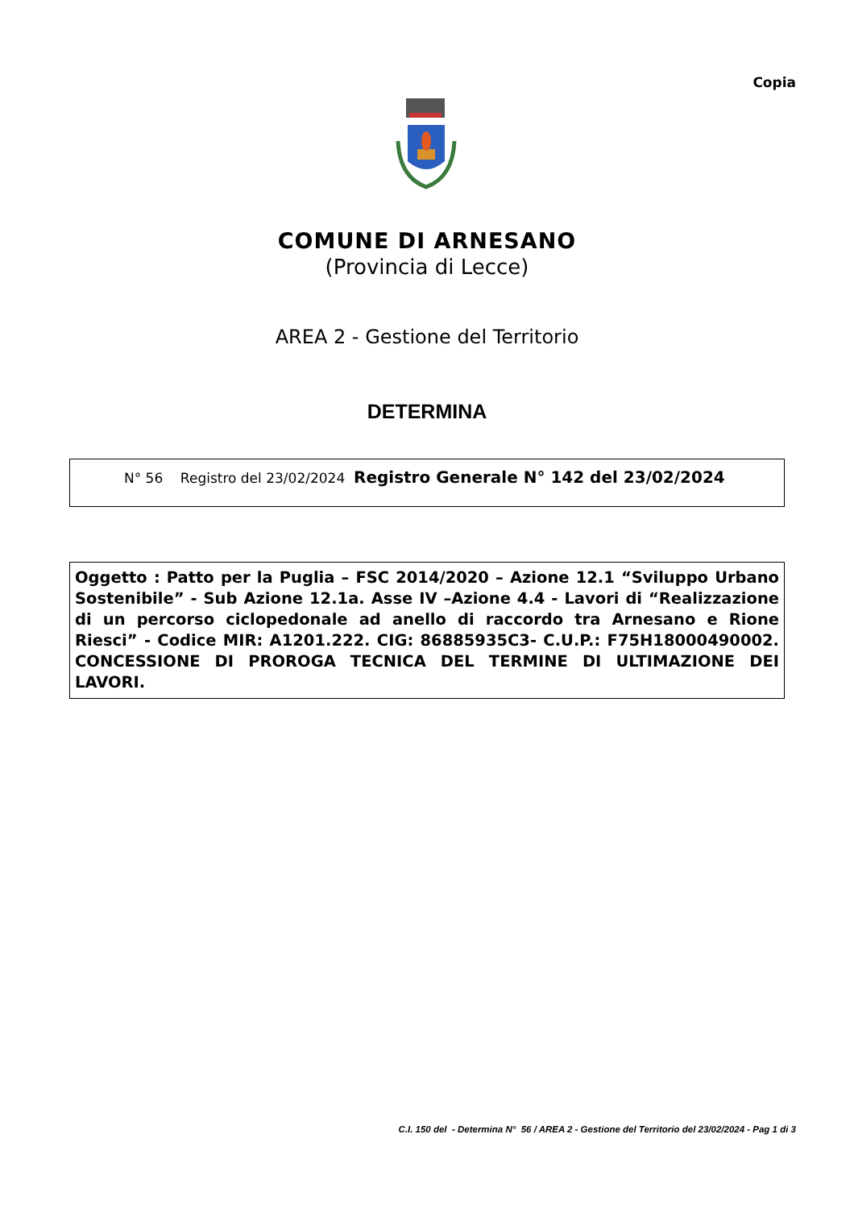Copia
COMUNE DI ARNESANO
(Provincia di Lecce)
AREA 2 - Gestione del Territorio
DETERMINA
N° 56 Registro del 23/02/2024 Registro Generale N° 142 del 23/02/2024
Oggetto : Patto per la Puglia – FSC 2014/2020 – Azione 12.1 “Sviluppo Urbano Sostenibile” - Sub Azione 12.1a. Asse IV –Azione 4.4 - Lavori di “Realizzazione di un percorso ciclopedonale ad anello di raccordo tra Arnesano e Rione Riesci” - Codice MIR: A1201.222. CIG: 86885935C3- C.U.P.: F75H18000490002. CONCESSIONE DI PROROGA TECNICA DEL TERMINE DI ULTIMAZIONE DEI LAVORI.
C.I. 150 del - Determina N° 56 / AREA 2 - Gestione del Territorio del 23/02/2024 - Pag 1 di 3